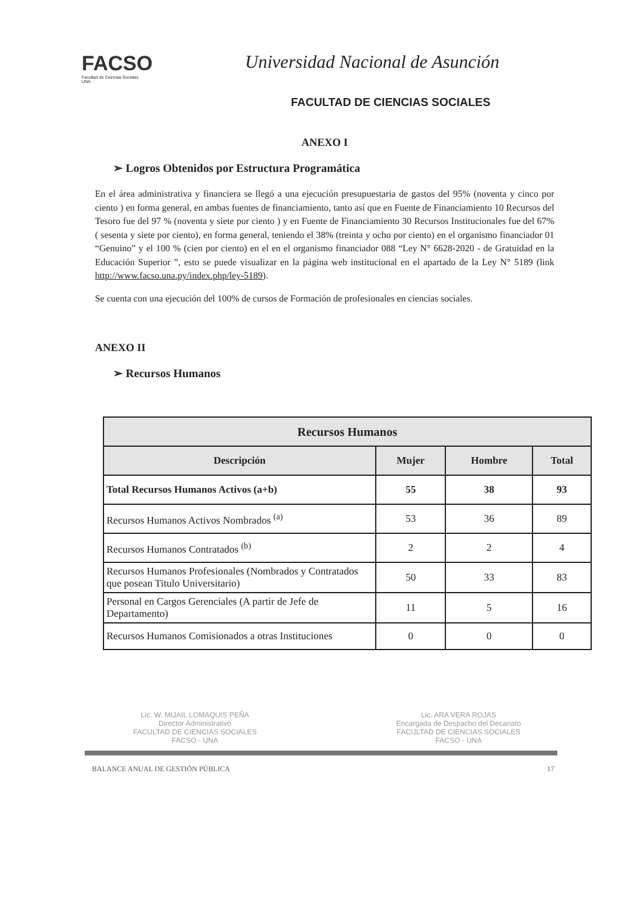FACSO
Facultad de Ciencias Sociales
UNA
Universidad Nacional de Asunción
FACULTAD DE CIENCIAS SOCIALES
ANEXO I
➢ Logros Obtenidos por Estructura Programática
En el área administrativa y financiera se llegó a una ejecución presupuestaria de gastos del 95% (noventa y cinco por ciento ) en forma general, en ambas fuentes de financiamiento, tanto así que en Fuente de Financiamiento 10 Recursos del Tesoro fue del 97 % (noventa y siete por ciento ) y en Fuente de Financiamiento 30 Recursos Institucionales fue del 67% ( sesenta y siete por ciento), en forma general, teniendo el 38% (treinta y ocho por ciento) en el organismo financiador 01 “Genuino” y el 100 % (cien por ciento) en el en el organismo financiador 088 “Ley N° 6628-2020 - de Gratuidad en la Educación Superior ”, esto se puede visualizar en la página web institucional en el apartado de la Ley N° 5189 (link http://www.facso.una.py/index.php/ley-5189).
Se cuenta con una ejecución del 100% de cursos de Formación de profesionales en ciencias sociales.
ANEXO II
➢ Recursos Humanos
| Recursos Humanos | | | |
| --- | --- | --- | --- |
| Descripción | Mujer | Hombre | Total |
| Total Recursos Humanos Activos (a+b) | 55 | 38 | 93 |
| Recursos Humanos Activos Nombrados <sup>(a)</sup> | 53 | 36 | 89 |
| Recursos Humanos Contratados <sup>(b)</sup> | 2 | 2 | 4 |
| Recursos Humanos Profesionales (Nombrados y Contratados que posean Titulo Universitario) | 50 | 33 | 83 |
| Personal en Cargos Gerenciales (A partir de Jefe de Departamento) | 11 | 5 | 16 |
| Recursos Humanos Comisionados a otras Instituciones | 0 | 0 | 0 |
Lic. W. MIJAIL LOMAQUIS PEÑA
Director Administrativo
FACULTAD DE CIENCIAS SOCIALES
FACSO - UNA
Lic. ARA VERA ROJAS
Encargada de Despacho del Decanato
FACULTAD DE CIENCIAS SOCIALES
FACSO - UNA
BALANCE ANUAL DE GESTIÓN PÚBLICA 17